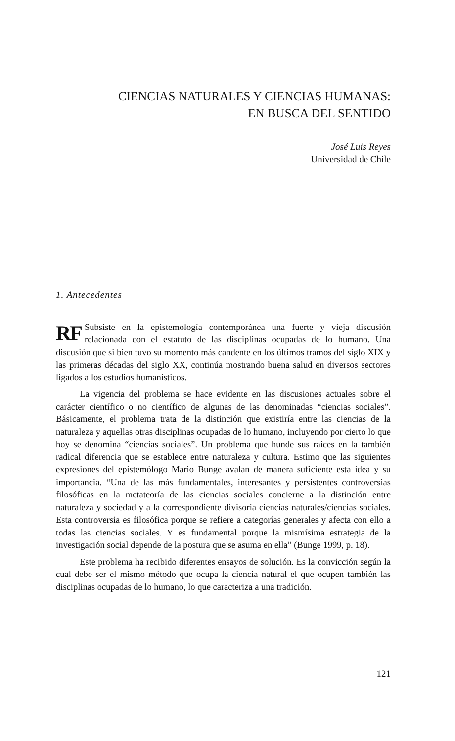CIENCIAS NATURALES Y CIENCIAS HUMANAS:
EN BUSCA DEL SENTIDO
José Luis Reyes
Universidad de Chile
1. Antecedentes
RF Subsiste en la epistemología contemporánea una fuerte y vieja discusión relacionada con el estatuto de las disciplinas ocupadas de lo humano. Una discusión que si bien tuvo su momento más candente en los últimos tramos del siglo XIX y las primeras décadas del siglo XX, continúa mostrando buena salud en diversos sectores ligados a los estudios humanísticos.
La vigencia del problema se hace evidente en las discusiones actuales sobre el carácter científico o no científico de algunas de las denominadas “ciencias sociales”. Básicamente, el problema trata de la distinción que existiría entre las ciencias de la naturaleza y aquellas otras disciplinas ocupadas de lo humano, incluyendo por cierto lo que hoy se denomina “ciencias sociales”. Un problema que hunde sus raíces en la también radical diferencia que se establece entre naturaleza y cultura. Estimo que las siguientes expresiones del epistemólogo Mario Bunge avalan de manera suficiente esta idea y su importancia. “Una de las más fundamentales, interesantes y persistentes controversias filosóficas en la metateoría de las ciencias sociales concierne a la distinción entre naturaleza y sociedad y a la correspondiente divisoria ciencias naturales/ciencias sociales. Esta controversia es filosófica porque se refiere a categorías generales y afecta con ello a todas las ciencias sociales. Y es fundamental porque la mismísima estrategia de la investigación social depende de la postura que se asuma en ella” (Bunge 1999, p. 18).
Este problema ha recibido diferentes ensayos de solución. Es la convicción según la cual debe ser el mismo método que ocupa la ciencia natural el que ocupen también las disciplinas ocupadas de lo humano, lo que caracteriza a una tradición.
121